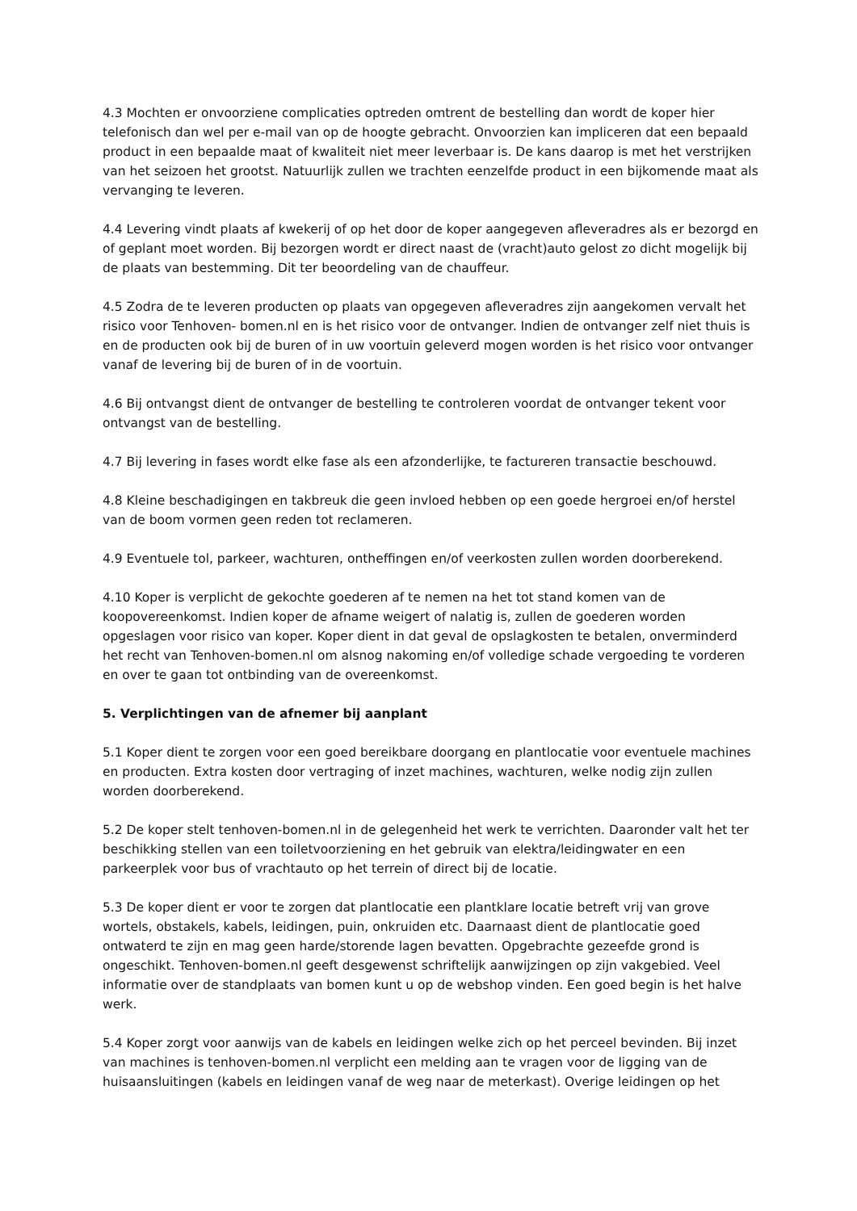4.3 Mochten er onvoorziene complicaties optreden omtrent de bestelling dan wordt de koper hier telefonisch dan wel per e-mail van op de hoogte gebracht. Onvoorzien kan impliceren dat een bepaald product in een bepaalde maat of kwaliteit niet meer leverbaar is. De kans daarop is met het verstrijken van het seizoen het grootst. Natuurlijk zullen we trachten eenzelfde product in een bijkomende maat als vervanging te leveren.
4.4 Levering vindt plaats af kwekerij of op het door de koper aangegeven afleveradres als er bezorgd en of geplant moet worden. Bij bezorgen wordt er direct naast de (vracht)auto gelost zo dicht mogelijk bij de plaats van bestemming. Dit ter beoordeling van de chauffeur.
4.5 Zodra de te leveren producten op plaats van opgegeven afleveradres zijn aangekomen vervalt het risico voor Tenhoven- bomen.nl en is het risico voor de ontvanger. Indien de ontvanger zelf niet thuis is en de producten ook bij de buren of in uw voortuin geleverd mogen worden is het risico voor ontvanger vanaf de levering bij de buren of in de voortuin.
4.6 Bij ontvangst dient de ontvanger de bestelling te controleren voordat de ontvanger tekent voor ontvangst van de bestelling.
4.7 Bij levering in fases wordt elke fase als een afzonderlijke, te factureren transactie beschouwd.
4.8 Kleine beschadigingen en takbreuk die geen invloed hebben op een goede hergroei en/of herstel van de boom vormen geen reden tot reclameren.
4.9 Eventuele tol, parkeer, wachturen, ontheffingen en/of veerkosten zullen worden doorberekend.
4.10 Koper is verplicht de gekochte goederen af te nemen na het tot stand komen van de koopovereenkomst. Indien koper de afname weigert of nalatig is, zullen de goederen worden opgeslagen voor risico van koper. Koper dient in dat geval de opslagkosten te betalen, onverminderd het recht van Tenhoven-bomen.nl om alsnog nakoming en/of volledige schade vergoeding te vorderen en over te gaan tot ontbinding van de overeenkomst.
5. Verplichtingen van de afnemer bij aanplant
5.1 Koper dient te zorgen voor een goed bereikbare doorgang en plantlocatie voor eventuele machines en producten. Extra kosten door vertraging of inzet machines, wachturen, welke nodig zijn zullen worden doorberekend.
5.2 De koper stelt tenhoven-bomen.nl in de gelegenheid het werk te verrichten. Daaronder valt het ter beschikking stellen van een toiletvoorziening en het gebruik van elektra/leidingwater en een parkeerplek voor bus of vrachtauto op het terrein of direct bij de locatie.
5.3 De koper dient er voor te zorgen dat plantlocatie een plantklare locatie betreft vrij van grove wortels, obstakels, kabels, leidingen, puin, onkruiden etc. Daarnaast dient de plantlocatie goed ontwaterd te zijn en mag geen harde/storende lagen bevatten. Opgebrachte gezeefde grond is ongeschikt. Tenhoven-bomen.nl geeft desgewenst schriftelijk aanwijzingen op zijn vakgebied. Veel informatie over de standplaats van bomen kunt u op de webshop vinden. Een goed begin is het halve werk.
5.4 Koper zorgt voor aanwijs van de kabels en leidingen welke zich op het perceel bevinden. Bij inzet van machines is tenhoven-bomen.nl verplicht een melding aan te vragen voor de ligging van de huisaansluitingen (kabels en leidingen vanaf de weg naar de meterkast). Overige leidingen op het